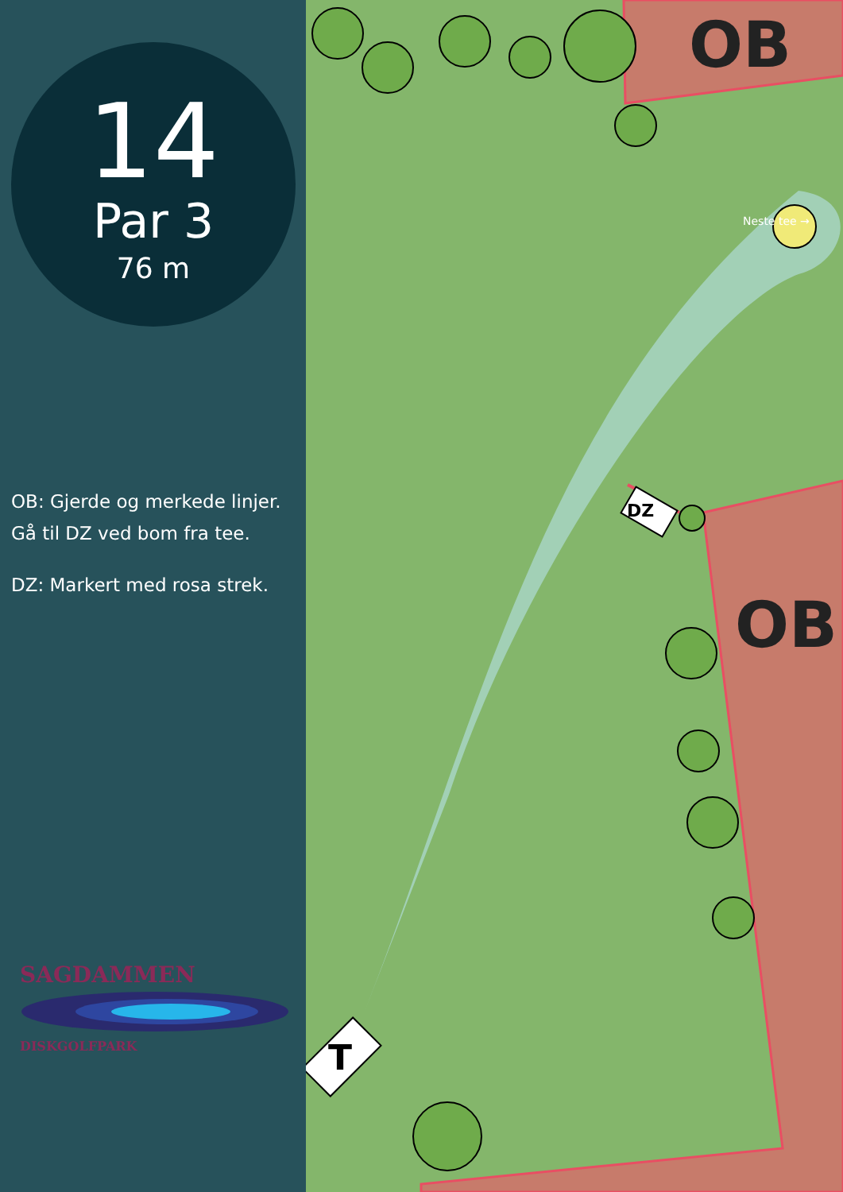14
Par 3
76 m
OB: Gjerde og merkede linjer.
Gå til DZ ved bom fra tee.
DZ: Markert med rosa strek.
SAGDAMMEN
DISKGOLFPARK
OB
Neste tee →
DZ
OB
T